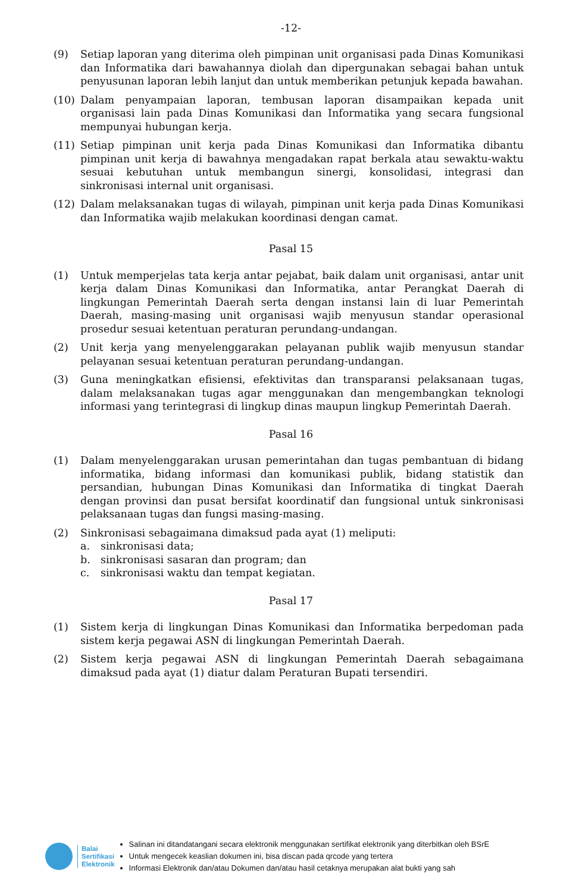-12-
(9) Setiap laporan yang diterima oleh pimpinan unit organisasi pada Dinas Komunikasi dan Informatika dari bawahannya diolah dan dipergunakan sebagai bahan untuk penyusunan laporan lebih lanjut dan untuk memberikan petunjuk kepada bawahan.
(10) Dalam penyampaian laporan, tembusan laporan disampaikan kepada unit organisasi lain pada Dinas Komunikasi dan Informatika yang secara fungsional mempunyai hubungan kerja.
(11) Setiap pimpinan unit kerja pada Dinas Komunikasi dan Informatika dibantu pimpinan unit kerja di bawahnya mengadakan rapat berkala atau sewaktu-waktu sesuai kebutuhan untuk membangun sinergi, konsolidasi, integrasi dan sinkronisasi internal unit organisasi.
(12) Dalam melaksanakan tugas di wilayah, pimpinan unit kerja pada Dinas Komunikasi dan Informatika wajib melakukan koordinasi dengan camat.
Pasal 15
(1) Untuk memperjelas tata kerja antar pejabat, baik dalam unit organisasi, antar unit kerja dalam Dinas Komunikasi dan Informatika, antar Perangkat Daerah di lingkungan Pemerintah Daerah serta dengan instansi lain di luar Pemerintah Daerah, masing-masing unit organisasi wajib menyusun standar operasional prosedur sesuai ketentuan peraturan perundang-undangan.
(2) Unit kerja yang menyelenggarakan pelayanan publik wajib menyusun standar pelayanan sesuai ketentuan peraturan perundang-undangan.
(3) Guna meningkatkan efisiensi, efektivitas dan transparansi pelaksanaan tugas, dalam melaksanakan tugas agar menggunakan dan mengembangkan teknologi informasi yang terintegrasi di lingkup dinas maupun lingkup Pemerintah Daerah.
Pasal 16
(1) Dalam menyelenggarakan urusan pemerintahan dan tugas pembantuan di bidang informatika, bidang informasi dan komunikasi publik, bidang statistik dan persandian, hubungan Dinas Komunikasi dan Informatika di tingkat Daerah dengan provinsi dan pusat bersifat koordinatif dan fungsional untuk sinkronisasi pelaksanaan tugas dan fungsi masing-masing.
(2) Sinkronisasi sebagaimana dimaksud pada ayat (1) meliputi:
a. sinkronisasi data;
b. sinkronisasi sasaran dan program; dan
c. sinkronisasi waktu dan tempat kegiatan.
Pasal 17
(1) Sistem kerja di lingkungan Dinas Komunikasi dan Informatika berpedoman pada sistem kerja pegawai ASN di lingkungan Pemerintah Daerah.
(2) Sistem kerja pegawai ASN di lingkungan Pemerintah Daerah sebagaimana dimaksud pada ayat (1) diatur dalam Peraturan Bupati tersendiri.
Balai
Sertifikasi
Elektronik
Salinan ini ditandatangani secara elektronik menggunakan sertifikat elektronik yang diterbitkan oleh BSrE
Untuk mengecek keaslian dokumen ini, bisa discan pada qrcode yang tertera
Informasi Elektronik dan/atau Dokumen dan/atau hasil cetaknya merupakan alat bukti yang sah